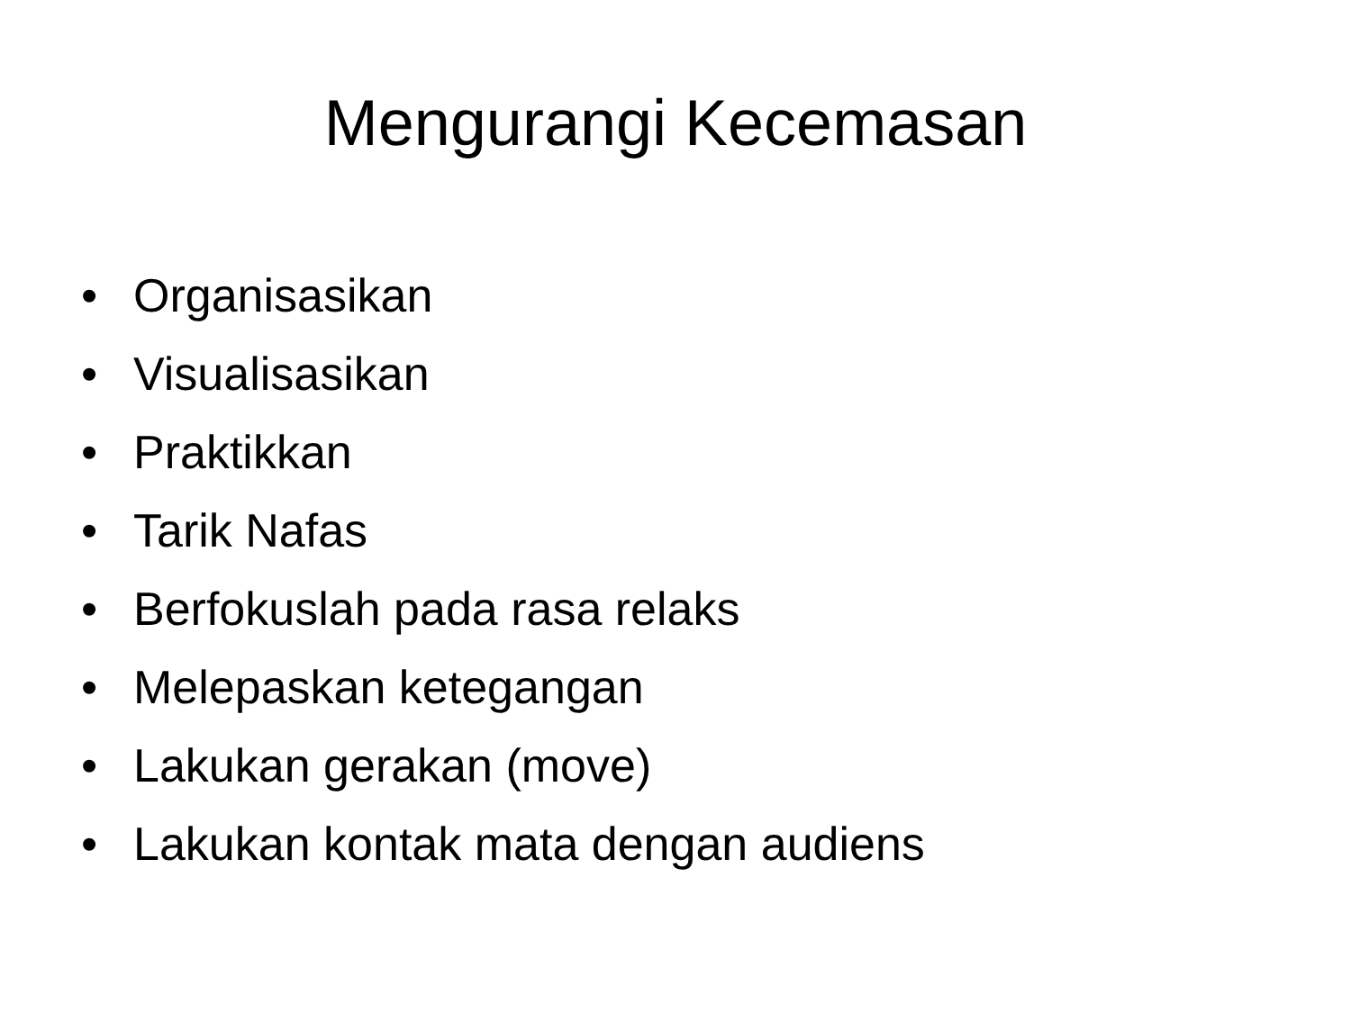Mengurangi Kecemasan
• Organisasikan
• Visualisasikan
• Praktikkan
• Tarik Nafas
• Berfokuslah pada rasa relaks
• Melepaskan ketegangan
• Lakukan gerakan (move)
• Lakukan kontak mata dengan audiens